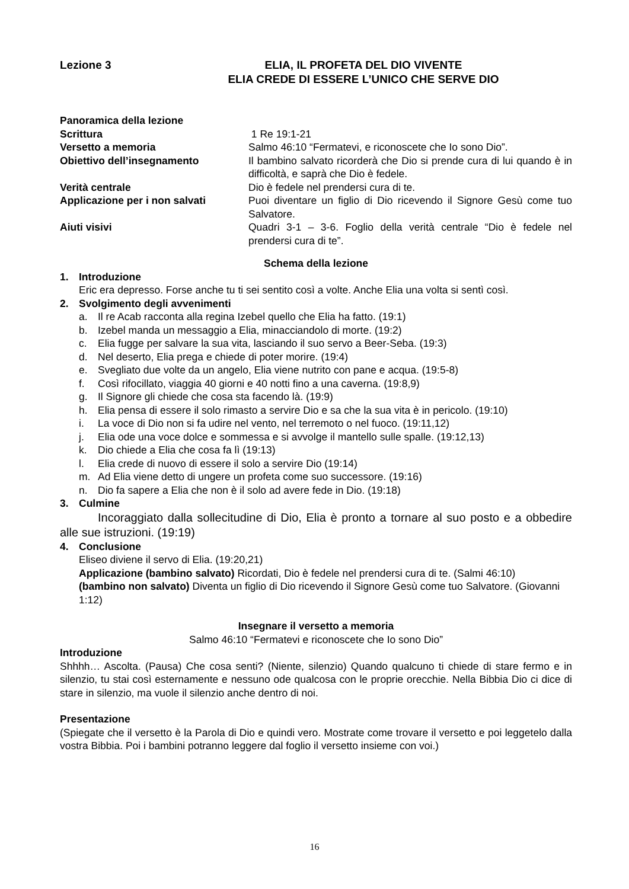Lezione 3 ELIA, IL PROFETA DEL DIO VIVENTE
ELIA CREDE DI ESSERE L’UNICO CHE SERVE DIO
Panoramica della lezione
Scrittura 1 Re 19:1-21
Versetto a memoria Salmo 46:10 “Fermatevi, e riconoscete che Io sono Dio”.
Obiettivo dell’insegnamento Il bambino salvato ricorderà che Dio si prende cura di lui quando è in difficoltà, e saprà che Dio è fedele.
Verità centrale Dio è fedele nel prendersi cura di te.
Applicazione per i non salvati Puoi diventare un figlio di Dio ricevendo il Signore Gesù come tuo Salvatore.
Aiuti visivi Quadri 3-1 – 3-6. Foglio della verità centrale “Dio è fedele nel prendersi cura di te”.
Schema della lezione
1. Introduzione
Eric era depresso. Forse anche tu ti sei sentito così a volte. Anche Elia una volta si sentì così.
2. Svolgimento degli avvenimenti
a. Il re Acab racconta alla regina Izebel quello che Elia ha fatto. (19:1)
b. Izebel manda un messaggio a Elia, minacciandolo di morte. (19:2)
c. Elia fugge per salvare la sua vita, lasciando il suo servo a Beer-Seba. (19:3)
d. Nel deserto, Elia prega e chiede di poter morire. (19:4)
e. Svegliato due volte da un angelo, Elia viene nutrito con pane e acqua. (19:5-8)
f. Così rifocillato, viaggia 40 giorni e 40 notti fino a una caverna. (19:8,9)
g. Il Signore gli chiede che cosa sta facendo là. (19:9)
h. Elia pensa di essere il solo rimasto a servire Dio e sa che la sua vita è in pericolo. (19:10)
i. La voce di Dio non si fa udire nel vento, nel terremoto o nel fuoco. (19:11,12)
j. Elia ode una voce dolce e sommessa e si avvolge il mantello sulle spalle. (19:12,13)
k. Dio chiede a Elia che cosa fa lì (19:13)
l. Elia crede di nuovo di essere il solo a servire Dio (19:14)
m. Ad Elia viene detto di ungere un profeta come suo successore. (19:16)
n. Dio fa sapere a Elia che non è il solo ad avere fede in Dio. (19:18)
3. Culmine
Incoraggiato dalla sollecitudine di Dio, Elia è pronto a tornare al suo posto e a obbedire alle sue istruzioni. (19:19)
4. Conclusione
Eliseo diviene il servo di Elia. (19:20,21)
Applicazione (bambino salvato) Ricordati, Dio è fedele nel prendersi cura di te. (Salmi 46:10)
(bambino non salvato) Diventa un figlio di Dio ricevendo il Signore Gesù come tuo Salvatore. (Giovanni 1:12)
Insegnare il versetto a memoria
Salmo 46:10 “Fermatevi e riconoscete che Io sono Dio”
Introduzione
Shhhh… Ascolta. (Pausa) Che cosa senti? (Niente, silenzio) Quando qualcuno ti chiede di stare fermo e in silenzio, tu stai così esternamente e nessuno ode qualcosa con le proprie orecchie. Nella Bibbia Dio ci dice di stare in silenzio, ma vuole il silenzio anche dentro di noi.
Presentazione
(Spiegate che il versetto è la Parola di Dio e quindi vero. Mostrate come trovare il versetto e poi leggetelo dalla vostra Bibbia. Poi i bambini potranno leggere dal foglio il versetto insieme con voi.)
16